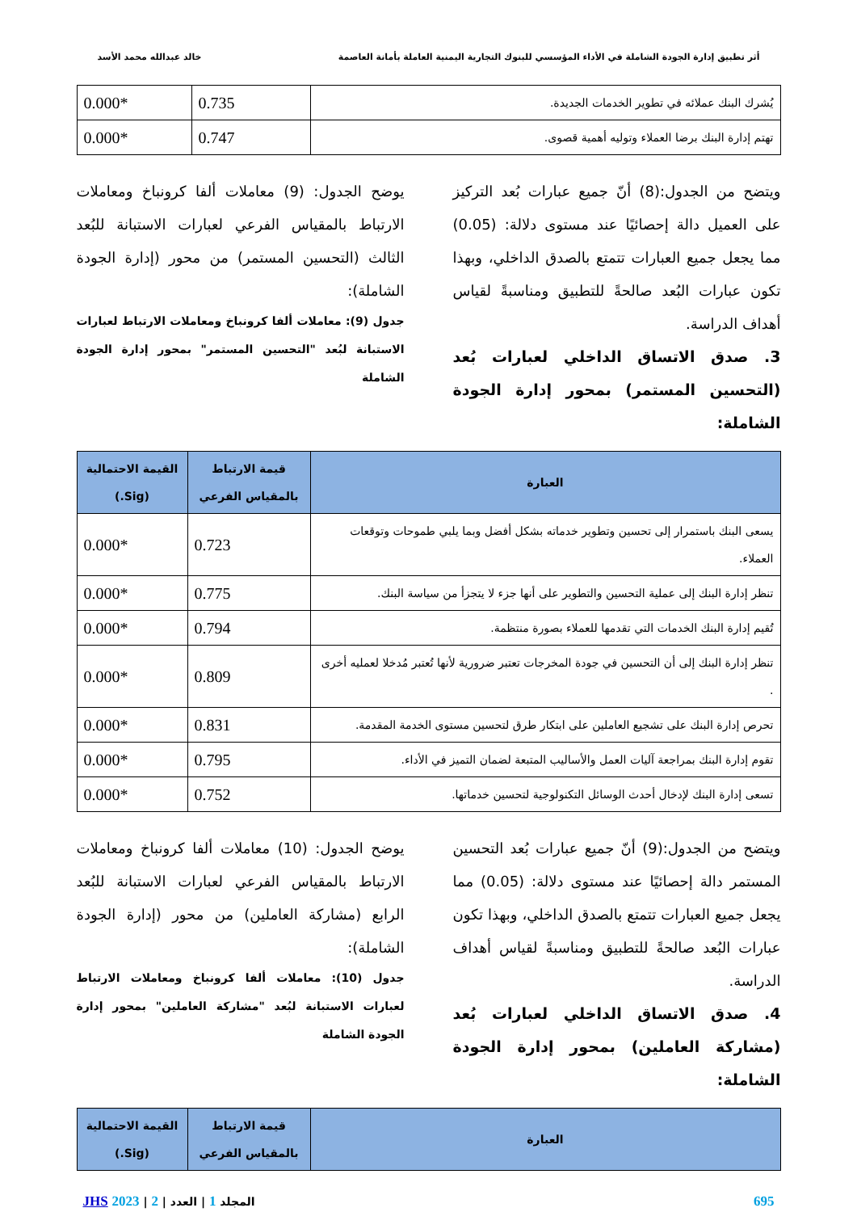أثر تطبيق إدارة الجودة الشاملة في الأداء المؤسسي للبنوك التجارية اليمنية العاملة بأمانة العاصمة خالد عبدالله محمد الأسد
| يُشرك البنك عملائه في تطوير الخدمات الجديدة. | 0.735 | 0.000* |
| تهتم إدارة البنك برضا العملاء وتوليه أهمية قصوى. | 0.747 | 0.000* |
ويتضح من الجدول:(8) أنّ جميع عبارات بُعد التركيز على العميل دالة إحصائيًا عند مستوى دلالة: (0.05) مما يجعل جميع العبارات تتمتع بالصدق الداخلي، وبهذا تكون عبارات البُعد صالحةً للتطبيق ومناسبةً لقياس أهداف الدراسة.
3. صدق الاتساق الداخلي لعبارات بُعد (التحسين المستمر) بمحور إدارة الجودة الشاملة:
يوضح الجدول: (9) معاملات ألفا كرونباخ ومعاملات الارتباط بالمقياس الفرعي لعبارات الاستبانة للبُعد الثالث (التحسين المستمر) من محور (إدارة الجودة الشاملة):
جدول (9): معاملات ألفا كرونباخ ومعاملات الارتباط لعبارات الاستبانة لبُعد "التحسين المستمر" بمحور إدارة الجودة الشاملة
| العبارة | قيمة الارتباط بالمقياس الفرعي | القيمة الاحتمالية (Sig.) |
| --- | --- | --- |
| يسعى البنك باستمرار إلى تحسين وتطوير خدماته بشكل أفضل وبما يلبي طموحات وتوقعات العملاء. | 0.723 | 0.000* |
| تنظر إدارة البنك إلى عملية التحسين والتطوير على أنها جزء لا يتجزأ من سياسة البنك. | 0.775 | 0.000* |
| تُقيم إدارة البنك الخدمات التي تقدمها للعملاء بصورة منتظمة. | 0.794 | 0.000* |
| تنظر إدارة البنك إلى أن التحسين في جودة المخرجات تعتبر ضرورية لأنها تُعتبر مُدخلا لعمليه أخرى . | 0.809 | 0.000* |
| تحرص إدارة البنك على تشجيع العاملين على ابتكار طرق لتحسين مستوى الخدمة المقدمة. | 0.831 | 0.000* |
| تقوم إدارة البنك بمراجعة آليات العمل والأساليب المتبعة لضمان التميز في الأداء. | 0.795 | 0.000* |
| تسعى إدارة البنك لإدخال أحدث الوسائل التكنولوجية لتحسين خدماتها. | 0.752 | 0.000* |
ويتضح من الجدول:(9) أنّ جميع عبارات بُعد التحسين المستمر دالة إحصائيًا عند مستوى دلالة: (0.05) مما يجعل جميع العبارات تتمتع بالصدق الداخلي، وبهذا تكون عبارات البُعد صالحةً للتطبيق ومناسبةً لقياس أهداف الدراسة.
4. صدق الاتساق الداخلي لعبارات بُعد (مشاركة العاملين) بمحور إدارة الجودة الشاملة:
يوضح الجدول: (10) معاملات ألفا كرونباخ ومعاملات الارتباط بالمقياس الفرعي لعبارات الاستبانة للبُعد الرابع (مشاركة العاملين) من محور (إدارة الجودة الشاملة):
جدول (10): معاملات ألفا كرونباخ ومعاملات الارتباط لعبارات الاستبانة لبُعد "مشاركة العاملين" بمحور إدارة الجودة الشاملة
| العبارة | قيمة الارتباط بالمقياس الفرعي | القيمة الاحتمالية (Sig.) |
| --- | --- | --- |
695 المجلد 1 | العدد | 2 | 2023 JHS